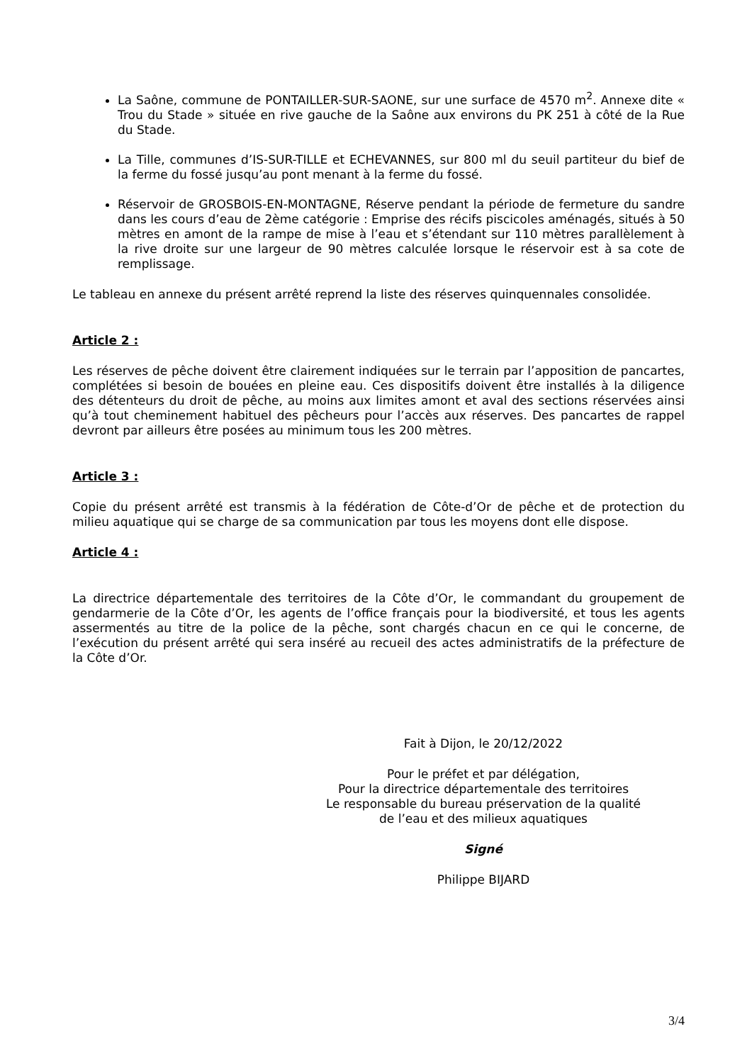La Saône, commune de PONTAILLER-SUR-SAONE, sur une surface de 4570 m<sup>2</sup>. Annexe dite « Trou du Stade » située en rive gauche de la Saône aux environs du PK 251 à côté de la Rue du Stade.
La Tille, communes d’IS-SUR-TILLE et ECHEVANNES, sur 800 ml du seuil partiteur du bief de la ferme du fossé jusqu’au pont menant à la ferme du fossé.
Réservoir de GROSBOIS-EN-MONTAGNE, Réserve pendant la période de fermeture du sandre dans les cours d’eau de 2ème catégorie : Emprise des récifs piscicoles aménagés, situés à 50 mètres en amont de la rampe de mise à l’eau et s’étendant sur 110 mètres parallèlement à la rive droite sur une largeur de 90 mètres calculée lorsque le réservoir est à sa cote de remplissage.
Le tableau en annexe du présent arrêté reprend la liste des réserves quinquennales consolidée.
Article 2 :
Les réserves de pêche doivent être clairement indiquées sur le terrain par l’apposition de pancartes, complétées si besoin de bouées en pleine eau. Ces dispositifs doivent être installés à la diligence des détenteurs du droit de pêche, au moins aux limites amont et aval des sections réservées ainsi qu’à tout cheminement habituel des pêcheurs pour l’accès aux réserves. Des pancartes de rappel devront par ailleurs être posées au minimum tous les 200 mètres.
Article 3 :
Copie du présent arrêté est transmis à la fédération de Côte-d’Or de pêche et de protection du milieu aquatique qui se charge de sa communication par tous les moyens dont elle dispose.
Article 4 :
La directrice départementale des territoires de la Côte d’Or, le commandant du groupement de gendarmerie de la Côte d’Or, les agents de l’office français pour la biodiversité, et tous les agents assermentés au titre de la police de la pêche, sont chargés chacun en ce qui le concerne, de l’exécution du présent arrêté qui sera inséré au recueil des actes administratifs de la préfecture de la Côte d’Or.
Fait à Dijon, le 20/12/2022
Pour le préfet et par délégation,
Pour la directrice départementale des territoires
Le responsable du bureau préservation de la qualité
de l’eau et des milieux aquatiques
Signé
Philippe BIJARD
3/4